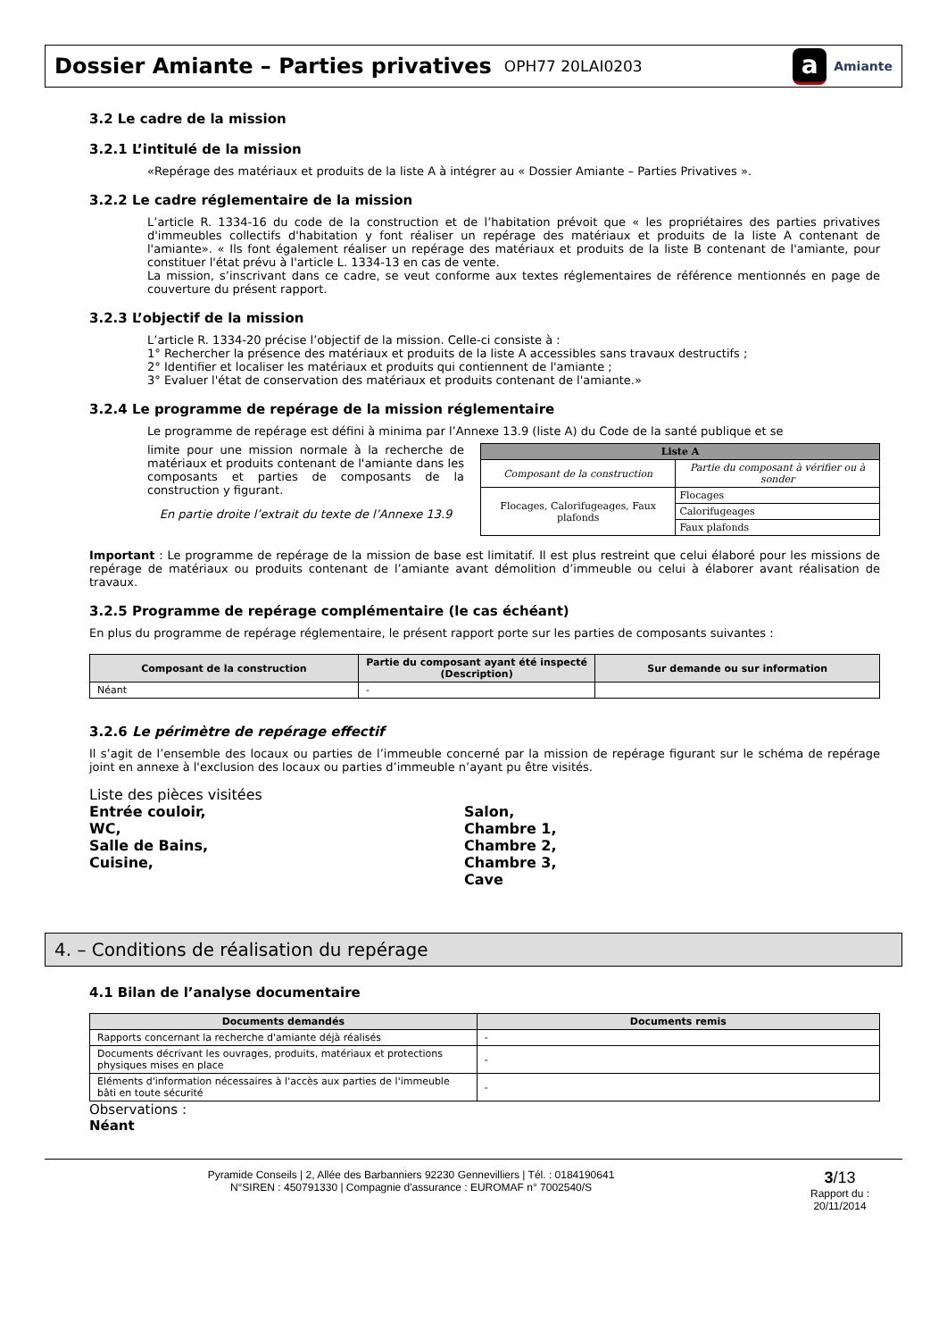Dossier Amiante – Parties privatives
OPH77 20LAI0203
a Amiante
3.2 Le cadre de la mission
3.2.1 L’intitulé de la mission
«Repérage des matériaux et produits de la liste A à intégrer au « Dossier Amiante – Parties Privatives ».
3.2.2 Le cadre réglementaire de la mission
L’article R. 1334-16 du code de la construction et de l’habitation prévoit que « les propriétaires des parties privatives d'immeubles collectifs d'habitation y font réaliser un repérage des matériaux et produits de la liste A contenant de l'amiante». « Ils font également réaliser un repérage des matériaux et produits de la liste B contenant de l'amiante, pour constituer l'état prévu à l'article L. 1334-13 en cas de vente.
La mission, s’inscrivant dans ce cadre, se veut conforme aux textes réglementaires de référence mentionnés en page de couverture du présent rapport.
3.2.3 L’objectif de la mission
L’article R. 1334-20 précise l’objectif de la mission. Celle-ci consiste à :
1° Rechercher la présence des matériaux et produits de la liste A accessibles sans travaux destructifs ;
2° Identifier et localiser les matériaux et produits qui contiennent de l'amiante ;
3° Evaluer l'état de conservation des matériaux et produits contenant de l'amiante.»
3.2.4 Le programme de repérage de la mission réglementaire
Le programme de repérage est défini à minima par l’Annexe 13.9 (liste A) du Code de la santé publique et se
limite pour une mission normale à la recherche de matériaux et produits contenant de l'amiante dans les composants et parties de composants de la construction y figurant.
En partie droite l’extrait du texte de l’Annexe 13.9
| Liste A | |
| --- | --- |
| Composant de la construction | Partie du composant à vérifier ou à sonder |
| Flocages, Calorifugeages, Faux plafonds | Flocages |
| | Calorifugeages |
| | Faux plafonds |
Important : Le programme de repérage de la mission de base est limitatif. Il est plus restreint que celui élaboré pour les missions de repérage de matériaux ou produits contenant de l’amiante avant démolition d’immeuble ou celui à élaborer avant réalisation de travaux.
3.2.5 Programme de repérage complémentaire (le cas échéant)
En plus du programme de repérage réglementaire, le présent rapport porte sur les parties de composants suivantes :
| Composant de la construction | Partie du composant ayant été inspecté (Description) | Sur demande ou sur information |
| --- | --- | --- |
| Néant | - | |
3.2.6 Le périmètre de repérage effectif
Il s’agit de l’ensemble des locaux ou parties de l’immeuble concerné par la mission de repérage figurant sur le schéma de repérage joint en annexe à l'exclusion des locaux ou parties d’immeuble n’ayant pu être visités.
Liste des pièces visitées
Entrée couloir,
WC,
Salle de Bains,
Cuisine,
Salon,
Chambre 1,
Chambre 2,
Chambre 3,
Cave
4. – Conditions de réalisation du repérage
4.1 Bilan de l’analyse documentaire
| Documents demandés | Documents remis |
| --- | --- |
| Rapports concernant la recherche d'amiante déjà réalisés | - |
| Documents décrivant les ouvrages, produits, matériaux et protections physiques mises en place | - |
| Eléments d'information nécessaires à l'accès aux parties de l'immeuble bâti en toute sécurité | - |
Observations :
Néant
Pyramide Conseils | 2, Allée des Barbanniers 92230 Gennevilliers | Tél. : 0184190641
N°SIREN : 450791330 | Compagnie d'assurance : EUROMAF n° 7002540/S
3/13
Rapport du :
20/11/2014